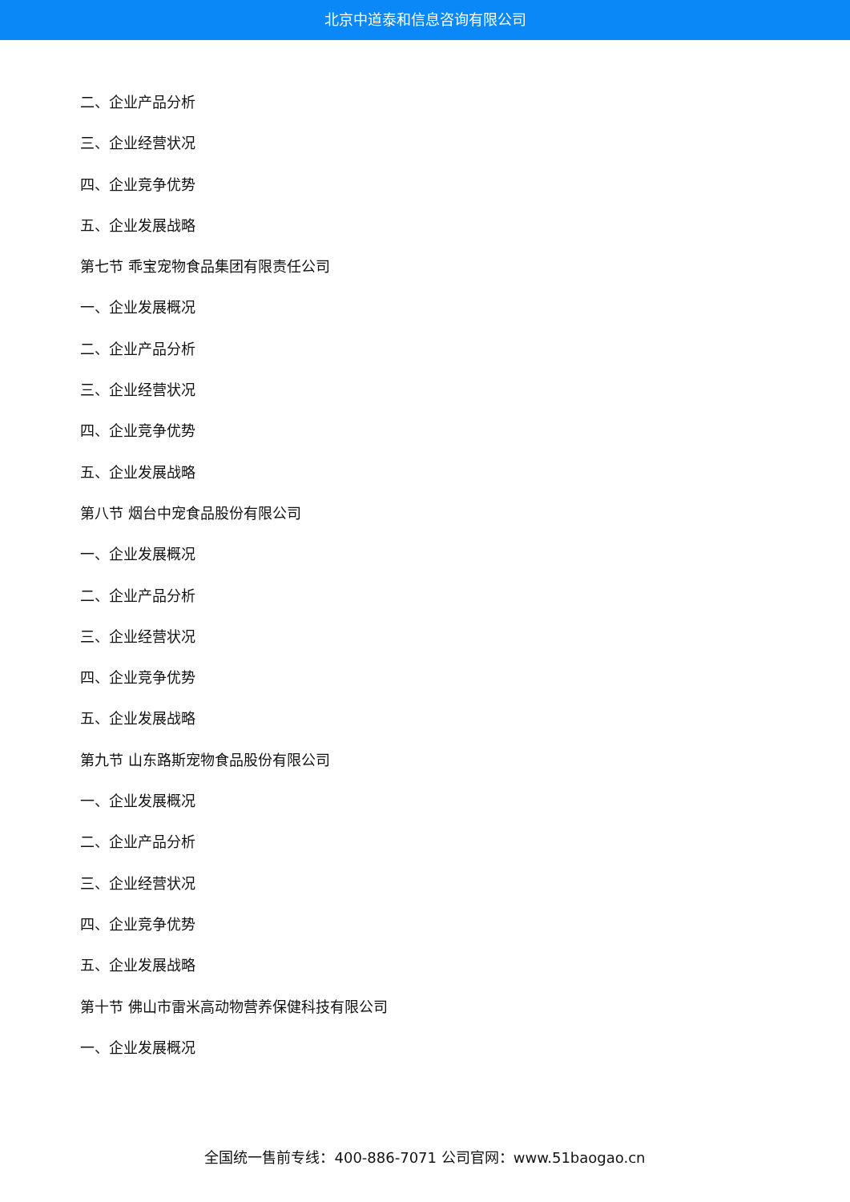北京中道泰和信息咨询有限公司
二、企业产品分析
三、企业经营状况
四、企业竞争优势
五、企业发展战略
第七节 乖宝宠物食品集团有限责任公司
一、企业发展概况
二、企业产品分析
三、企业经营状况
四、企业竞争优势
五、企业发展战略
第八节 烟台中宠食品股份有限公司
一、企业发展概况
二、企业产品分析
三、企业经营状况
四、企业竞争优势
五、企业发展战略
第九节 山东路斯宠物食品股份有限公司
一、企业发展概况
二、企业产品分析
三、企业经营状况
四、企业竞争优势
五、企业发展战略
第十节 佛山市雷米高动物营养保健科技有限公司
一、企业发展概况
全国统一售前专线：400-886-7071 公司官网：www.51baogao.cn